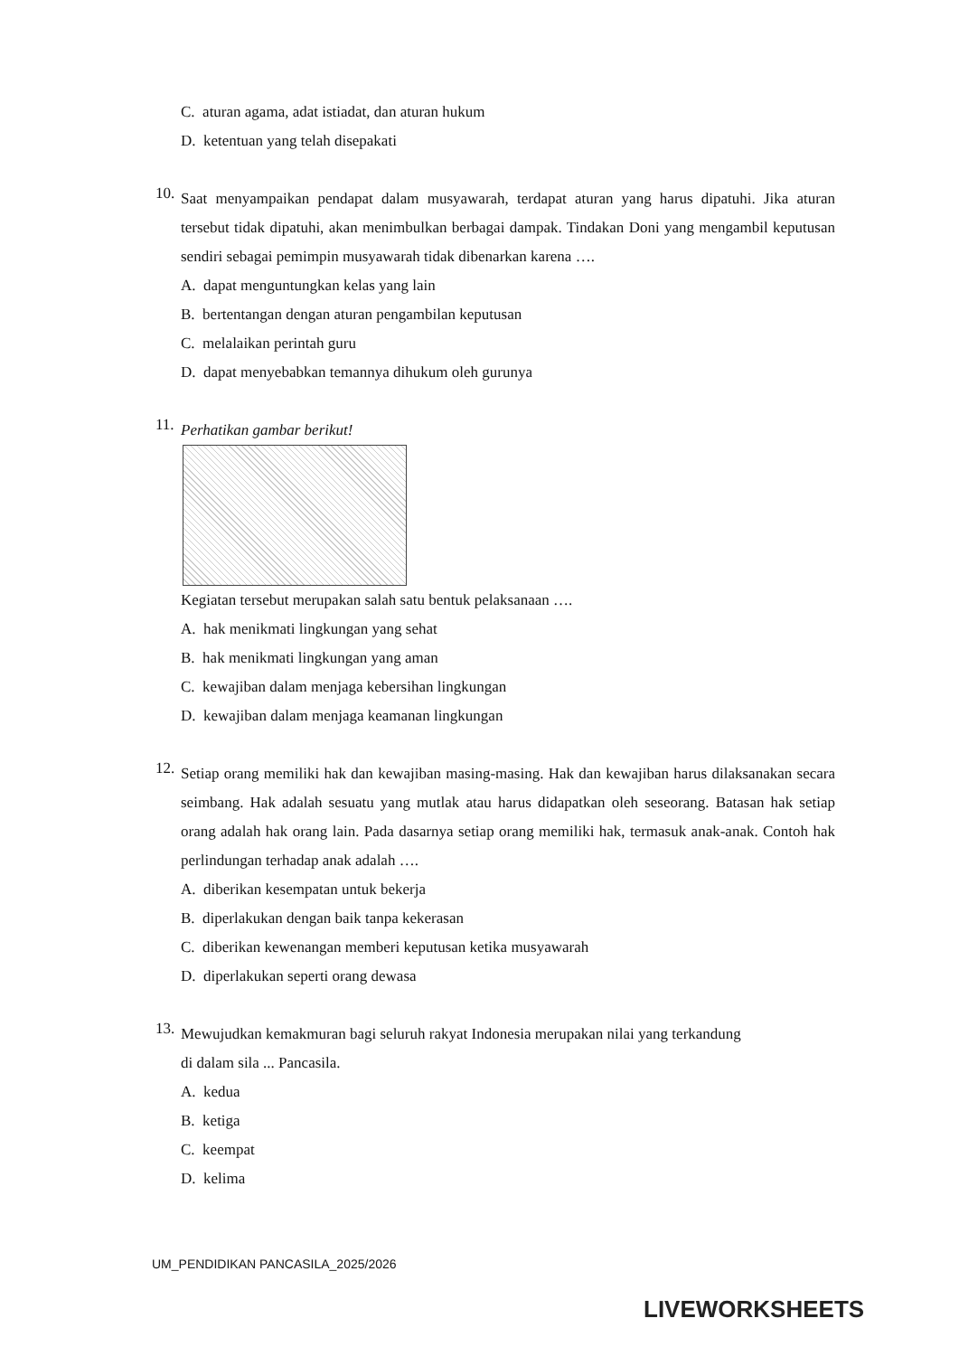C. aturan agama, adat istiadat, dan aturan hukum
D. ketentuan yang telah disepakati
10.
Saat menyampaikan pendapat dalam musyawarah, terdapat aturan yang harus dipatuhi. Jika aturan tersebut tidak dipatuhi, akan menimbulkan berbagai dampak. Tindakan Doni yang mengambil keputusan sendiri sebagai pemimpin musyawarah tidak dibenarkan karena ….
A. dapat menguntungkan kelas yang lain
B. bertentangan dengan aturan pengambilan keputusan
C. melalaikan perintah guru
D. dapat menyebabkan temannya dihukum oleh gurunya
11.
Perhatikan gambar berikut!
Kegiatan tersebut merupakan salah satu bentuk pelaksanaan ….
A. hak menikmati lingkungan yang sehat
B. hak menikmati lingkungan yang aman
C. kewajiban dalam menjaga kebersihan lingkungan
D. kewajiban dalam menjaga keamanan lingkungan
12.
Setiap orang memiliki hak dan kewajiban masing-masing. Hak dan kewajiban harus dilaksanakan secara seimbang. Hak adalah sesuatu yang mutlak atau harus didapatkan oleh seseorang. Batasan hak setiap orang adalah hak orang lain. Pada dasarnya setiap orang memiliki hak, termasuk anak-anak. Contoh hak perlindungan terhadap anak adalah ….
A. diberikan kesempatan untuk bekerja
B. diperlakukan dengan baik tanpa kekerasan
C. diberikan kewenangan memberi keputusan ketika musyawarah
D. diperlakukan seperti orang dewasa
13.
Mewujudkan kemakmuran bagi seluruh rakyat Indonesia merupakan nilai yang terkandung
di dalam sila ... Pancasila.
A. kedua
B. ketiga
C. keempat
D. kelima
UM_PENDIDIKAN PANCASILA_2025/2026
LIVEWORKSHEETS